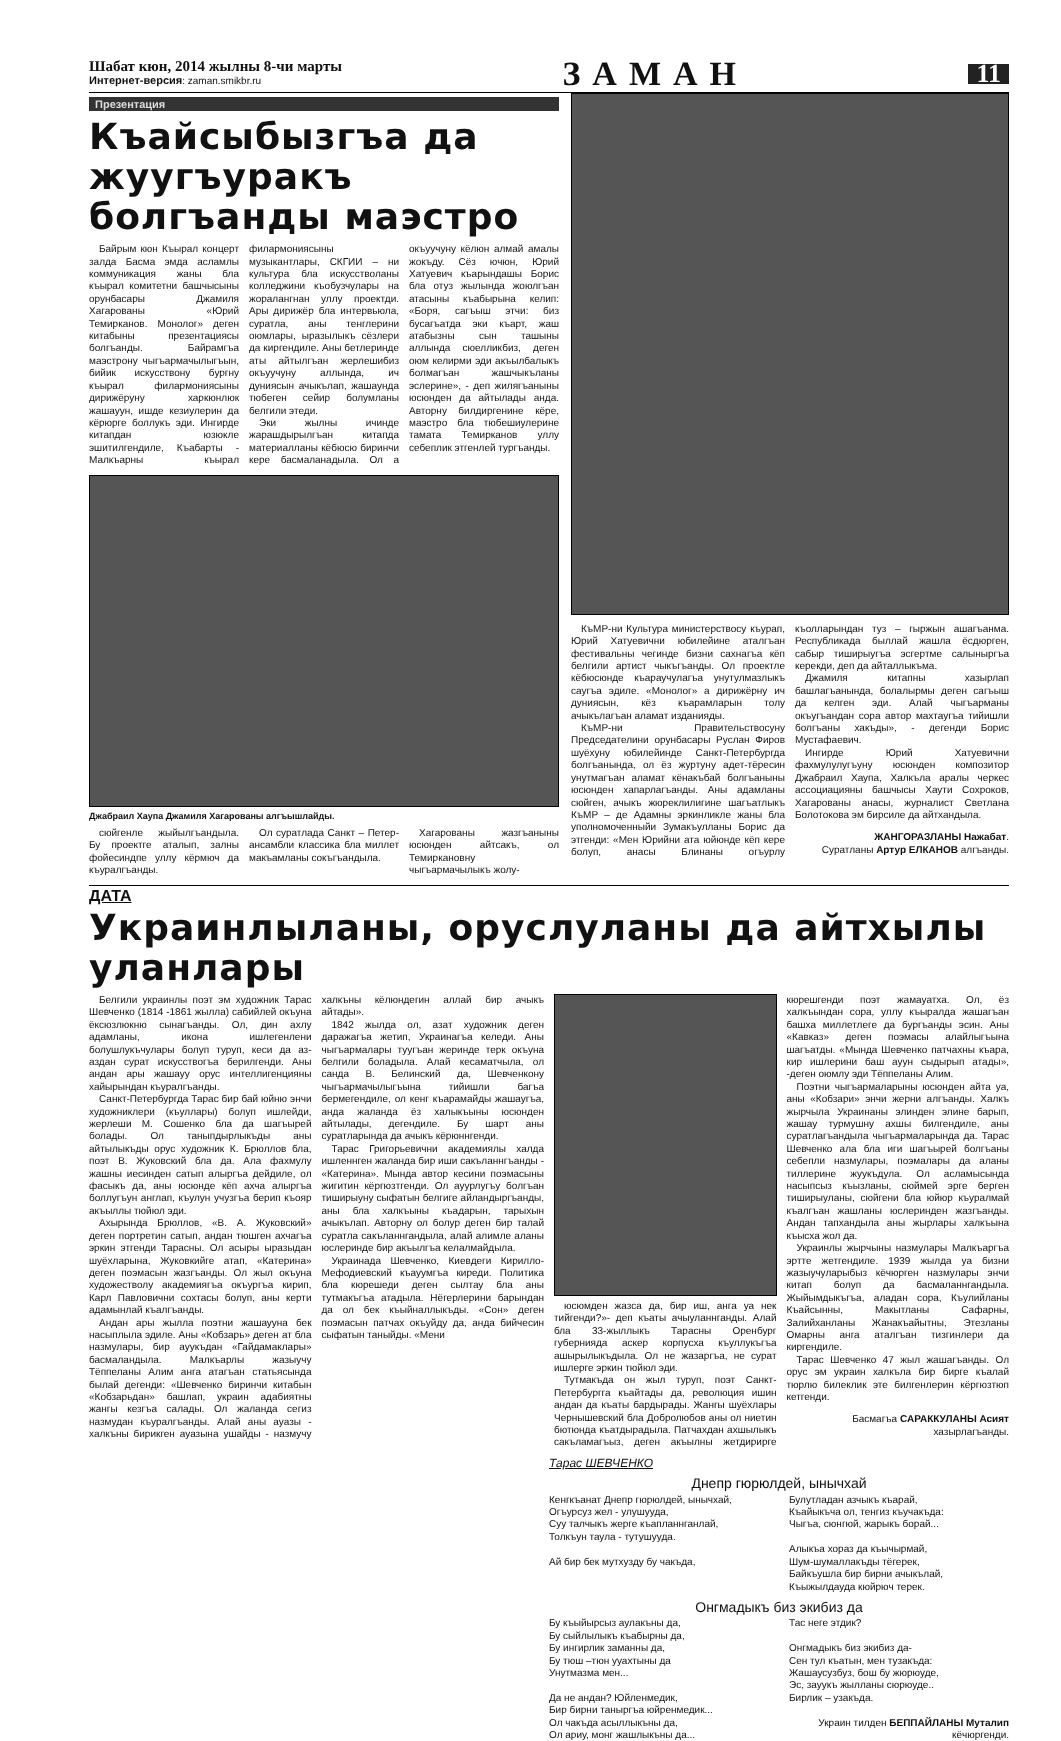Шабат кюн, 2014 жылны 8-чи марты
Интернет-версия: zaman.smikbr.ru
ЗАМАН
11
Презентация
Къайсыбызгъа да жуугъуракъ болгъанды маэстро
Байрым кюн Къырал концерт залда Басма эмда асламлы коммуникация жаны бла къырал комитетни башчысыны орунбасары Джамиля Хагарованы «Юрий Темирканов. Монолог» деген китабыны презентациясы болгъанды. Байрамгъа маэстрону чыгъармачылыгъын, бийик искусствону бургну къырал филармониясыны дирижёруну харкюнлюк жашауун, ишде кезиулерин да кёрюрге боллукъ эди. Ингирде китапдан юзюкле эшитилгендиле, Къабарты - Малкъарны къырал филармониясыны музыкантлары, СКГИИ – ни культура бла искусстволаны колледжини къобузчулары на жоралангнан уллу проектди. Ары дирижёр бла интервьюла, суратла, аны тенглерини оюмлары, ыразылыкъ сёзлери да киргендиле. Аны бетлеринде аты айтылгъан жерлешибиз окъуучуну аллында, ич дуниясын ачыкълап, жашаунда тюбеген сейир болумланы белгили этеди.
Эки жылны ичинде жарашдырылгъан китапда материалланы кёбюсю биринчи кере басмаланадыла. Ол а окъуучуну кёлюн алмай амалы жокъду. Сёз ючюн, Юрий Хатуевич къарындашы Борис бла отуз жылында жоюлгъан атасыны къабырына келип: «Боря, сагъыш этчи: биз бусагъатда эки къарт, жаш атабызны сын ташыны аллында сюелликбиз, деген оюм келирми эди акъылбалыкъ болмагъан жашчыкъланы эслерине», - деп жилягъаныны юсюнден да айтылады анда. Авторну билдиргенине кёре, маэстро бла тюбешиулерине тамата Темирканов уллу себеплик этгенлей тургъанды.
Джабраил Хаупа Джамиля Хагарованы алгъышлайды.
сюйгенле жыйылгъандыла. Бу проектге аталып, залны фойесиндпе уллу кёрмюч да къуралгъанды.
Ол суратлада Санкт – Петер- ансамбли классика бла миллет макъамланы сокъгъандыла.
Хагарованы жазгъаныны юсюнден айтсакъ, ол Темиркановну чыгъармачылыкъ жолу-
КъМР-ни Культура министерствосу къурап, Юрий Хатуевични юбилейине аталгъан фестивальны чегинде бизни сахнагъа кёп белгили артист чыкъгъанды. Ол проектле кёбюсюнде къараучулагъа унутулмазлыкъ саугъа эдиле. «Монолог» а дирижёрну ич дуниясын, кёз къарамларын толу ачыкълагъан аламат изданияды.
КъМР-ни Правительствосуну Председателини орунбасары Руслан Фиров шуёхуну юбилейинде Санкт-Петербургда болгъанында, ол ёз журтуну адет-тёресин унутмагъан аламат кёнакъбай болгъаныны юсюнден хапарлагъанды. Аны адамланы сюйген, ачыкъ жюреклилигине шагъатлыкъ КъМР – де Адамны эркинликле жаны бла уполномоченныйи Зумакъулланы Борис да этгенди: «Мен Юрийни ата юйюнде кёп кере болуп, анасы Блинаны огъурлу къолларындан туз – гыржын ашагъанма. Республикада быллай жашла ёсдюрген, сабыр тиширыугъа эсгертме салыныргъа керекди, деп да айталлыкъма.
Джамиля китапны хазырлап башлагъанында, болалырмы деген сагъыш да келген эди. Алай чыгъарманы окъугъандан сора автор махтаугъа тийишли болгъаны хакъды», - дегенди Борис Мустафаевич.
Ингирде Юрий Хатуевични фахмулулугъуну юсюнден композитор Джабраил Хаупа, Халкъла аралы черкес ассоциацияны башчысы Хаути Сохроков, Хагарованы анасы, журналист Светлана Болотокова эм бирсиле да айтхандыла.
ЖАНГОРАЗЛАНЫ Нажабат.
Суратланы Артур ЕЛКАНОВ алгъанды.
ДАТА
Украинлыланы, оруслуланы да айтхылы уланлары
Белгили украинлы поэт эм художник Тарас Шевченко (1814 -1861 жылла) сабийлей окъуна ёксюзлюкню сынагъанды. Ол, дин ахлу адамланы, икона ишлегенлени болушлукъчулары болуп туруп, кеси да аз-аздан сурат искусствогъа берилгенди. Аны андан ары жашауу орус интеллигенцияны хайырындан къуралгъанды.
Санкт-Петербургда Тарас бир бай юйню энчи художниклери (къуллары) болуп ишлейди, жерлеши М. Сошенко бла да шагъырей болады. Ол таныпдырлыкъды аны айтылыкъды орус художник К. Брюллов бла, поэт В. Жуковский бла да. Ала фахмулу жашны иесинден сатып алыргъа дейдиле, ол фасыкъ да, аны юсюнде кёп ахча алыргъа боллугъун англап, къулун учузгъа берип къояр акъыллы тюйюл эди.
Ахырында Брюллов, «В. А. Жуковский» деген портретин сатып, андан тюшген ахчагъа эркин этгенди Тарасны. Ол асыры ыразыдан шуёхларына, Жуковкийге атап, «Катерина» деген поэмасын жазгъанды. Ол жыл окъуна художестволу академиягъа окъургъа кирип, Карл Павловични сохтасы болуп, аны керти адамынлай къалгъанды.
Андан ары жылла поэтни жашаууна бек насыплыла эдиле. Аны «Кобзарь» деген ат бла назмулары, бир ауукъдан «Гайдамаклары» басмаландыла. Малкъарлы жазыучу Тёппеланы Алим анга атагъан статьясында былай дегенди: «Шевченко биринчи китабын «Кобзарьдан» башлап, украин адабиятны жангы кезгъа салады. Ол жаланда сегиз назмудан къуралгъанды. Алай аны ауазы - халкъны бирикген ауазына ушайды - назмучу халкъны кёлюндегин аллай бир ачыкъ айтады».
1842 жылда ол, азат художник деген даражагъа жетип, Украинагъа келеди. Аны чыгъармалары туугъан жеринде терк окъуна белгили боладыла. Алай кесаматчыла, ол санда В. Белинский да, Шевченкону чыгъармачылыгъына тийишли багъа бермегендиле, ол кенг къарамайды жашаугъа, анда жаланда ёз халыкъыны юсюнден айтылады, дегендиле. Бу шарт аны суратларында да ачыкъ кёрюннгенди.
Тарас Григорьевични академиялы халда ишленнген жаланда бир иши сакъланнгъанды - «Катерина». Мында автор кесини поэмасыны жигитин кёргюзтгенди. Ол ауурлугъу болгъан тиширыуну сыфатын белгиге айландыргъанды, аны бла халкъыны къадарын, тарыхын ачыкълап. Авторну ол болур деген бир талай суратла сакъланнгандыла, алай алимле аланы юслеринде бир акъылгъа келалмайдыла.
Украинада Шевченко, Киевдеги Кирилло-Мефодиевский къауумгъа киреди. Политика бла кюрешеди деген сылтау бла аны тутмакъгъа атадыла. Нёгерлерини барындан да ол бек къыйналлыкъды. «Сон» деген поэмасын патчах окъуйду да, анда бийчесин сыфатын таныйды. «Мени
юсюмден жазса да, бир иш, анга уа нек тийгенди?»- деп къаты ачыуланнганды. Алай бла 33-жыллыкъ Тарасны Оренбург губернияда аскер корпусха къуллукъгъа ашырылыкъдыла. Ол не жазаргъа, не сурат ишлерге эркин тюйюл эди.
Тутмакъда он жыл туруп, поэт Санкт-Петербургга къайтады да, революция ишин андан да къаты бардырады. Жангы шуёхлары Чернышевский бла Добролюбов аны ол ниетин бютюнда къатдырадыла. Патчахдан ахшылыкъ сакъламагъыз, деген акъылны жетдирирге кюрешгенди поэт жамауатха. Ол, ёз халкъындан сора, уллу къыралда жашагъан башха миллетлеге да бургъанды эсин. Аны «Кавказ» деген поэмасы алайлыгъына шагъатды. «Мында Шевченко патчахны къара, кир ишлерини баш ауун сыдырып атады», -деген оюмлу эди Тёппеланы Алим.
Поэтни чыгъармаларыны юсюнден айта уа, аны «Кобзари» энчи жерни алгъанды. Халкъ жырчыла Украинаны элинден элине барып, жашау турмушну ахшы билгендиле, аны суратлагъандыла чыгъармаларында да. Тарас Шевченко ала бла иги шагъырей болгъаны себепли назмулары, поэмалары да аланы тиллерине жуукъдула. Ол асламысында насыпсыз къызланы, сюймей эрге берген тиширыуланы, сюйгени бла юйюр къуралмай къалгъан жашланы юслеринден жазгъанды. Андан тапхандыла аны жырлары халкъына къысха жол да.
Украинлы жырчыны назмулары Малкъаргъа эртте жетгендиле. 1939 жылда уа бизни жазыучуларыбыз кёчюрген назмулары энчи китап болуп да басмаланнгандыла. Жыйымдыкъгъа, аладан сора, Къулийланы Къайсынны, Макытланы Сафарны, Залийханланы Жанакъайытны, Этезланы Омарны анга аталгъан тизгинлери да киргендиле.
Тарас Шевченко 47 жыл жашагъанды. Ол орус эм украин халкъла бир бирге къалай тюрлю билеклик эте билгенлерин кёргюзтюп кетгенди.
Басмагъа САРАККУЛАНЫ Асият хазырлагъанды.
Тарас ШЕВЧЕНКО
Днепр гюрюлдей, ынычхай
Кенгкъанат Днепр гюрюлдей, ынычхай,
Огъурсуз жел - улушууда,
Суу талчыкъ жерге къапланнганлай,
Толкъун таула - тутушууда.
Ай бир бек мутхузду бу чакъда,
Булутладан азчыкъ къарай,
Къайыкъча ол, тенгиз къучакъда:
Чыгъа, сюнгюй, жарыкъ борай...
Алыкъа хораз да къычырмай,
Шум-шумаллакъды тёгерек,
Байкъушла бир бирни ачыкълай,
Къыжылдауда кюйрюч терек.
Онгмадыкъ биз экибиз да
Бу къыйырсыз аулакъны да,
Бу сыйлылыкъ къабырны да,
Бу ингирлик заманны да,
Бу тюш –тюн ууахтыны да
Унутмазма мен...
Да не андан? Юйленмедик,
Бир бирни таныргъа юйренмедик...
Ол чакъда асыллыкъны да,
Ол ариу, монг жашлыкъны да...
Тас неге этдик?
Онгмадыкъ биз экибиз да-
Сен тул къатын, мен тузакъда:
Жашаусузбуз, бош бу жюрюуде,
Эс, зауукъ жылланы сюрюуде..
Бирлик – узакъда.
Украин тилден БЕППАЙЛАНЫ Муталип кёчюргенди.